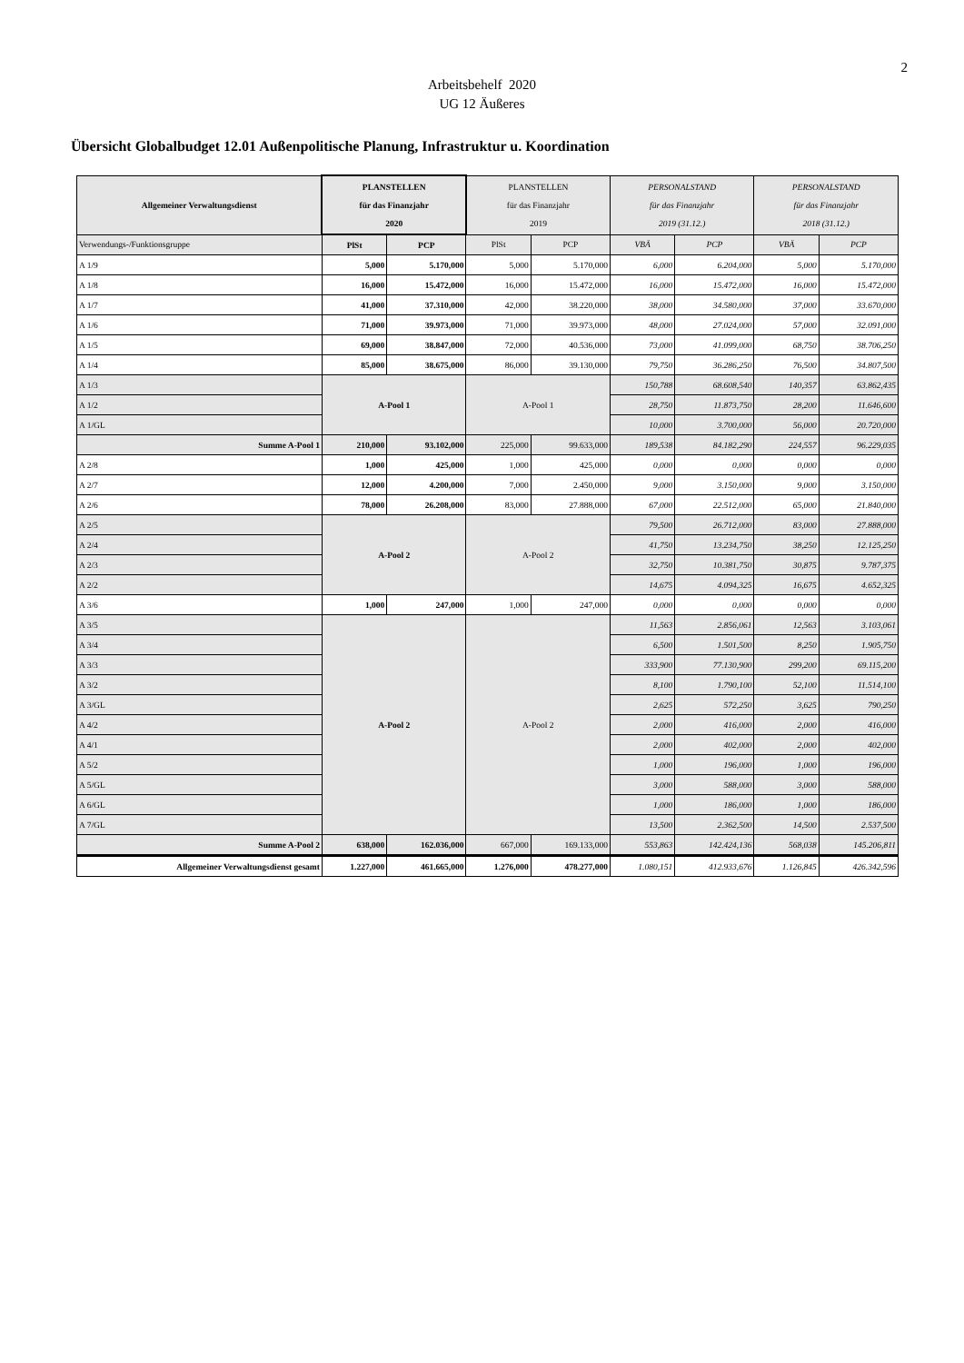2
Arbeitsbehelf 2020
UG 12 Äußeres
Übersicht Globalbudget 12.01 Außenpolitische Planung, Infrastruktur u. Koordination
| Allgemeiner Verwaltungsdienst | PLANSTELLEN für das Finanzjahr 2020 | | PLANSTELLEN für das Finanzjahr 2019 | | PERSONALSTAND für das Finanzjahr 2019 (31.12.) | | PERSONALSTAND für das Finanzjahr 2018 (31.12.) | |
| --- | --- | --- | --- | --- | --- | --- | --- | --- |
| Verwendungs-/Funktionsgruppe | PlSt | PCP | PlSt | PCP | VBÄ | PCP | VBÄ | PCP |
| A 1/9 | 5,000 | 5.170,000 | 5,000 | 5.170,000 | 6,000 | 6.204,000 | 5,000 | 5.170,000 |
| A 1/8 | 16,000 | 15.472,000 | 16,000 | 15.472,000 | 16,000 | 15.472,000 | 16,000 | 15.472,000 |
| A 1/7 | 41,000 | 37.310,000 | 42,000 | 38.220,000 | 38,000 | 34.580,000 | 37,000 | 33.670,000 |
| A 1/6 | 71,000 | 39.973,000 | 71,000 | 39.973,000 | 48,000 | 27.024,000 | 57,000 | 32.091,000 |
| A 1/5 | 69,000 | 38.847,000 | 72,000 | 40.536,000 | 73,000 | 41.099,000 | 68,750 | 38.706,250 |
| A 1/4 | 85,000 | 38.675,000 | 86,000 | 39.130,000 | 79,750 | 36.286,250 | 76,500 | 34.807,500 |
| A 1/3 | A-Pool 1 | | A-Pool 1 | | 150,788 | 68.608,540 | 140,357 | 63.862,435 |
| A 1/2 | | | | | 28,750 | 11.873,750 | 28,200 | 11.646,600 |
| A 1/GL | | | | | 10,000 | 3.700,000 | 56,000 | 20.720,000 |
| Summe A-Pool 1 | 210,000 | 93.102,000 | 225,000 | 99.633,000 | 189,538 | 84.182,290 | 224,557 | 96.229,035 |
| A 2/8 | 1,000 | 425,000 | 1,000 | 425,000 | 0,000 | 0,000 | 0,000 | 0,000 |
| A 2/7 | 12,000 | 4.200,000 | 7,000 | 2.450,000 | 9,000 | 3.150,000 | 9,000 | 3.150,000 |
| A 2/6 | 78,000 | 26.208,000 | 83,000 | 27.888,000 | 67,000 | 22.512,000 | 65,000 | 21.840,000 |
| A 2/5 | A-Pool 2 | | A-Pool 2 | | 79,500 | 26.712,000 | 83,000 | 27.888,000 |
| A 2/4 | | | | | 41,750 | 13.234,750 | 38,250 | 12.125,250 |
| A 2/3 | | | | | 32,750 | 10.381,750 | 30,875 | 9.787,375 |
| A 2/2 | | | | | 14,675 | 4.094,325 | 16,675 | 4.652,325 |
| A 3/6 | 1,000 | 247,000 | 1,000 | 247,000 | 0,000 | 0,000 | 0,000 | 0,000 |
| A 3/5 | A-Pool 2 | | A-Pool 2 | | 11,563 | 2.856,061 | 12,563 | 3.103,061 |
| A 3/4 | | | | | 6,500 | 1.501,500 | 8,250 | 1.905,750 |
| A 3/3 | | | | | 333,900 | 77.130,900 | 299,200 | 69.115,200 |
| A 3/2 | | | | | 8,100 | 1.790,100 | 52,100 | 11.514,100 |
| A 3/GL | | | | | 2,625 | 572,250 | 3,625 | 790,250 |
| A 4/2 | | | | | 2,000 | 416,000 | 2,000 | 416,000 |
| A 4/1 | | | | | 2,000 | 402,000 | 2,000 | 402,000 |
| A 5/2 | | | | | 1,000 | 196,000 | 1,000 | 196,000 |
| A 5/GL | | | | | 3,000 | 588,000 | 3,000 | 588,000 |
| A 6/GL | | | | | 1,000 | 186,000 | 1,000 | 186,000 |
| A 7/GL | | | | | 13,500 | 2.362,500 | 14,500 | 2.537,500 |
| Summe A-Pool 2 | 638,000 | 162.036,000 | 667,000 | 169.133,000 | 553,863 | 142.424,136 | 568,038 | 145.206,811 |
| Allgemeiner Verwaltungsdienst gesamt | 1.227,000 | 461.665,000 | 1.276,000 | 478.277,000 | 1.080,151 | 412.933,676 | 1.126,845 | 426.342,596 |